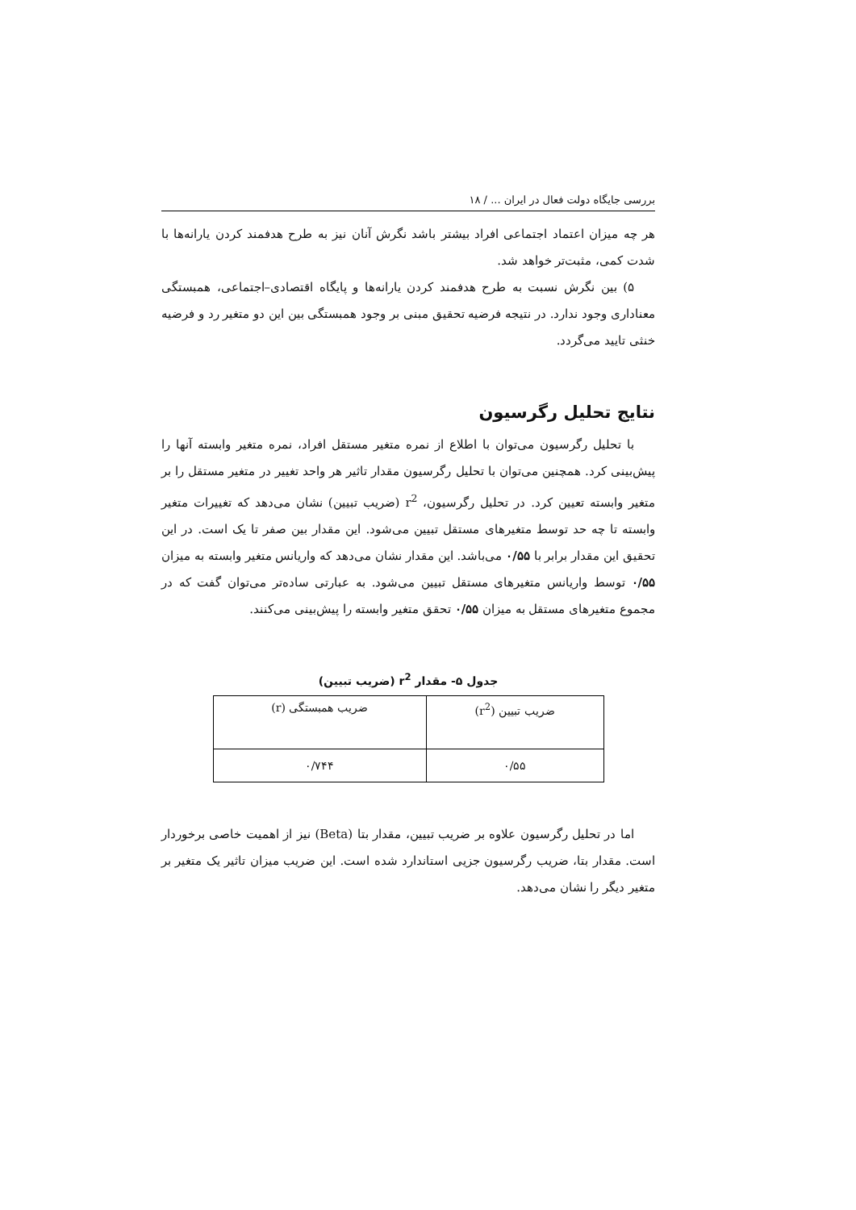بررسی جایگاه دولت فعال در ایران ... / ۱۸
هر چه میزان اعتماد اجتماعی افراد بیشتر باشد نگرش آنان نیز به طرح هدفمند کردن یارانه‌ها با شدت کمی، مثبت‌تر خواهد شد.
۵) بین نگرش نسبت به طرح هدفمند کردن یارانه‌ها و پایگاه اقتصادی–اجتماعی، همبستگی معناداری وجود ندارد. در نتیجه فرضیه تحقیق مبنی بر وجود همبستگی بین این دو متغیر رد و فرضیه خنثی تایید می‌گردد.
نتایج تحلیل رگرسیون
با تحلیل رگرسیون می‌توان با اطلاع از نمره متغیر مستقل افراد، نمره متغیر وابسته آنها را پیش‌بینی کرد. همچنین می‌توان با تحلیل رگرسیون مقدار تاثیر هر واحد تغییر در متغیر مستقل را بر متغیر وابسته تعیین کرد. در تحلیل رگرسیون، r<sup>2</sup> (ضریب تبیین) نشان می‌دهد که تغییرات متغیر وابسته تا چه حد توسط متغیرهای مستقل تبیین می‌شود. این مقدار بین صفر تا یک است. در این تحقیق این مقدار برابر با ۰/۵۵ می‌باشد. این مقدار نشان می‌دهد که واریانس متغیر وابسته به میزان ۰/۵۵ توسط واریانس متغیرهای مستقل تبیین می‌شود. به عبارتی ساده‌تر می‌توان گفت که در مجموع متغیرهای مستقل به میزان ۰/۵۵ تحقق متغیر وابسته را پیش‌بینی می‌کنند.
جدول ۵- مقدار r<sup>2</sup> (ضریب تبیین)
| ضریب تبیین (r<sup>2</sup>) | ضریب همبستگی (r) |
| --- | --- |
| ۰/۵۵ | ۰/۷۴۴ |
اما در تحلیل رگرسیون علاوه بر ضریب تبیین، مقدار بتا (Beta) نیز از اهمیت خاصی برخوردار است. مقدار بتا، ضریب رگرسیون جزیی استاندارد شده است. این ضریب میزان تاثیر یک متغیر بر متغیر دیگر را نشان می‌دهد.